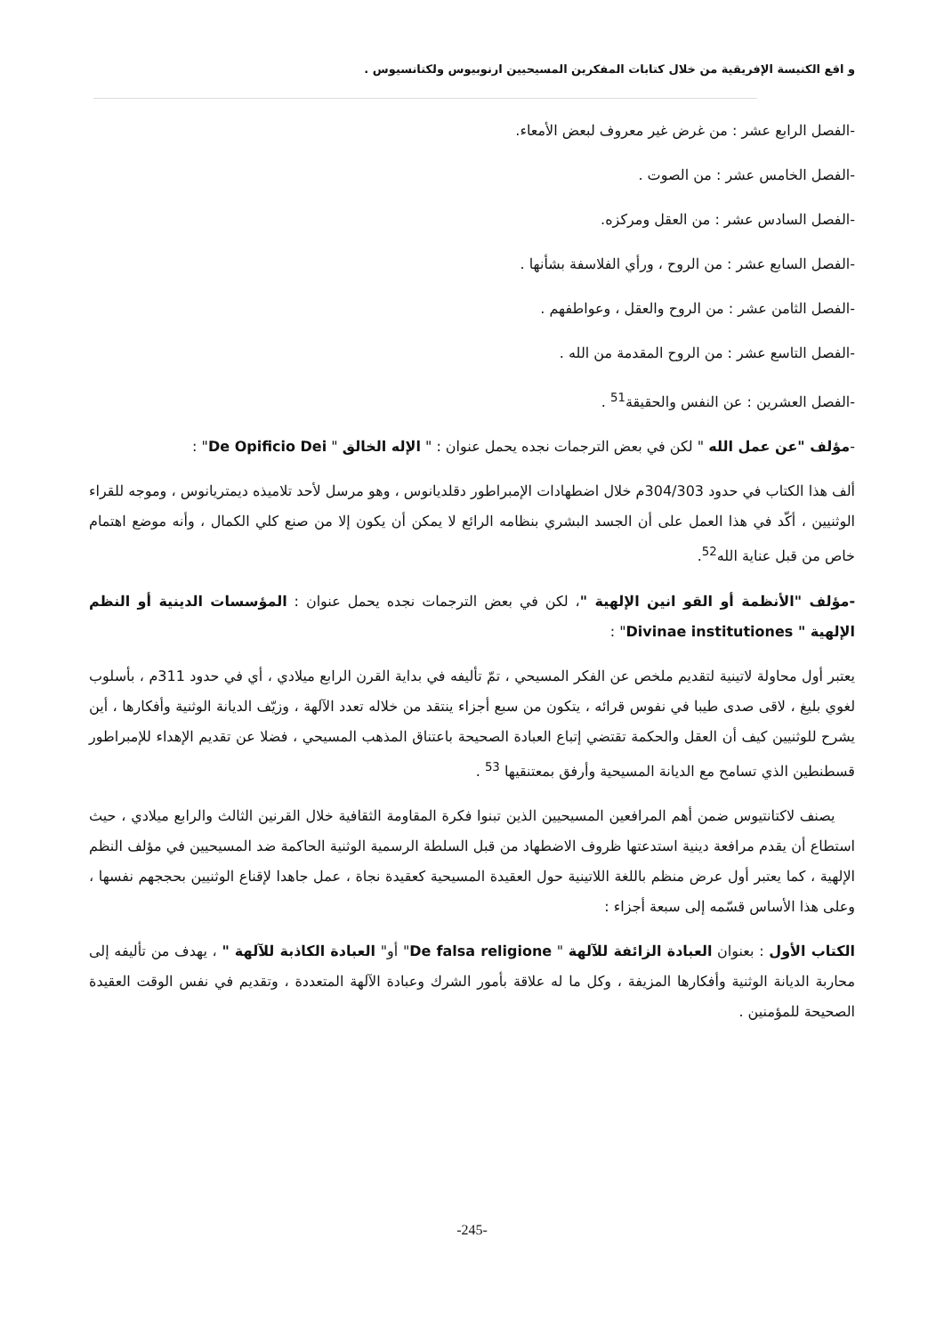و اقع الكنيسة الإفريقية من خلال كتابات المفكرين المسيحيين ارنوبيوس ولكتانسيوس .
-الفصل الرابع عشر : من غرض غير معروف لبعض الأمعاء.
-الفصل الخامس عشر : من الصوت .
-الفصل السادس عشر : من العقل ومركزه.
-الفصل السابع عشر : من الروح ، ورأي الفلاسفة بشأنها .
-الفصل الثامن عشر : من الروح والعقل ، وعواطفهم .
-الفصل التاسع عشر : من الروح المقدمة من الله .
-الفصل العشرين : عن النفس والحقيقة<sup>51</sup> .
-مؤلف "عن عمل الله " لكن في بعض الترجمات نجده يحمل عنوان : " الإله الخالق " De Opificio Dei" :
ألف هذا الكتاب في حدود 304/303م خلال اضطهادات الإمبراطور دقلديانوس ، وهو مرسل لأحد تلاميذه ديمتريانوس ، وموجه للقراء الوثنيين ، أكّد في هذا العمل على أن الجسد البشري بنظامه الرائع لا يمكن أن يكون إلا من صنع كلي الكمال ، وأنه موضع اهتمام خاص من قبل عناية الله<sup>52</sup>.
-مؤلف "الأنظمة أو القو انين الإلهية "، لكن في بعض الترجمات نجده يحمل عنوان : المؤسسات الدينية أو النظم الإلهية " Divinae institutiones" :
يعتبر أول محاولة لاتينية لتقديم ملخص عن الفكر المسيحي ، تمّ تأليفه في بداية القرن الرابع ميلادي ، أي في حدود 311م ، بأسلوب لغوي بليغ ، لاقى صدى طيبا في نفوس قرائه ، يتكون من سبع أجزاء ينتقد من خلاله تعدد الآلهة ، وزيّف الديانة الوثنية وأفكارها ، أين يشرح للوثنيين كيف أن العقل والحكمة تقتضي إتباع العبادة الصحيحة باعتناق المذهب المسيحي ، فضلا عن تقديم الإهداء للإمبراطور قسطنطين الذي تسامح مع الديانة المسيحية وأرفق بمعتنقيها <sup>53</sup> .
يصنف لاكتانتيوس ضمن أهم المرافعين المسيحيين الذين تبنوا فكرة المقاومة الثقافية خلال القرنين الثالث والرابع ميلادي ، حيث استطاع أن يقدم مرافعة دينية استدعتها ظروف الاضطهاد من قبل السلطة الرسمية الوثنية الحاكمة ضد المسيحيين في مؤلف النظم الإلهية ، كما يعتبر أول عرض منظم باللغة اللاتينية حول العقيدة المسيحية كعقيدة نجاة ، عمل جاهدا لإقناع الوثنيين بحججهم نفسها ، وعلى هذا الأساس قسّمه إلى سبعة أجزاء :
الكتاب الأول : بعنوان العبادة الزائفة للآلهة " De falsa religione" أو" العبادة الكاذبة للآلهة " ، يهدف من تأليفه إلى محاربة الديانة الوثنية وأفكارها المزيفة ، وكل ما له علاقة بأمور الشرك وعبادة الآلهة المتعددة ، وتقديم في نفس الوقت العقيدة الصحيحة للمؤمنين .
-245-